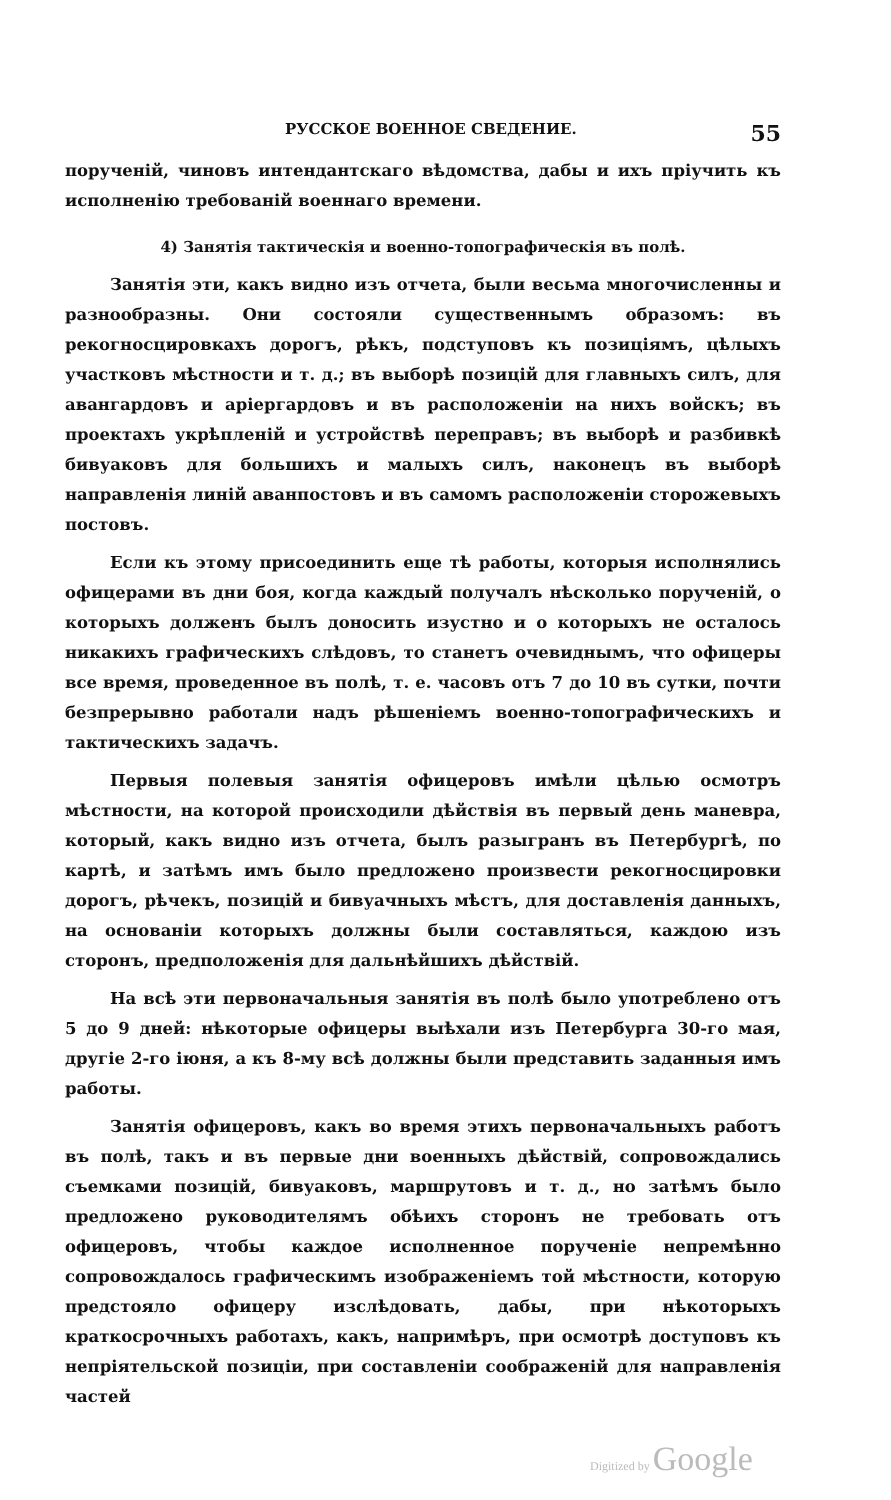РУССКОЕ ВОЕННОЕ СВЕДЕНИЕ. 55
порученій, чиновъ интендантскаго вѣдомства, дабы и ихъ пріучить къ исполненію требованій военнаго времени.
4) Занятія тактическія и военно-топографическія въ полѣ.
Занятія эти, какъ видно изъ отчета, были весьма многочисленны и разнообразны. Они состояли существеннымъ образомъ: въ рекогносцировкахъ дорогъ, рѣкъ, подступовъ къ позиціямъ, цѣлыхъ участковъ мѣстности и т. д.; въ выборѣ позицій для главныхъ силъ, для авангардовъ и аріергардовъ и въ расположеніи на нихъ войскъ; въ проектахъ укрѣпленій и устройствѣ переправъ; въ выборѣ и разбивкѣ бивуаковъ для большихъ и малыхъ силъ, наконецъ въ выборѣ направленія линій аванпостовъ и въ самомъ расположеніи сторожевыхъ постовъ.
Если къ этому присоединить еще тѣ работы, которыя исполнялись офицерами въ дни боя, когда каждый получалъ нѣсколько порученій, о которыхъ долженъ былъ доносить изустно и о которыхъ не осталось никакихъ графическихъ слѣдовъ, то станетъ очевиднымъ, что офицеры все время, проведенное въ полѣ, т. е. часовъ отъ 7 до 10 въ сутки, почти безпрерывно работали надъ рѣшеніемъ военно-топографическихъ и тактическихъ задачъ.
Первыя полевыя занятія офицеровъ имѣли цѣлью осмотръ мѣстности, на которой происходили дѣйствія въ первый день маневра, который, какъ видно изъ отчета, былъ разыгранъ въ Петербургѣ, по картѣ, и затѣмъ имъ было предложено произвести рекогносцировки дорогъ, рѣчекъ, позицій и бивуачныхъ мѣстъ, для доставленія данныхъ, на основаніи которыхъ должны были составляться, каждою изъ сторонъ, предположенія для дальнѣйшихъ дѣйствій.
На всѣ эти первоначальныя занятія въ полѣ было употреблено отъ 5 до 9 дней: нѣкоторые офицеры выѣхали изъ Петербурга 30-го мая, другіе 2-го іюня, а къ 8-му всѣ должны были представить заданныя имъ работы.
Занятія офицеровъ, какъ во время этихъ первоначальныхъ работъ въ полѣ, такъ и въ первые дни военныхъ дѣйствій, сопровождались съемками позицій, бивуаковъ, маршрутовъ и т. д., но затѣмъ было предложено руководителямъ обѣихъ сторонъ не требовать отъ офицеровъ, чтобы каждое исполненное порученіе непремѣнно сопровождалось графическимъ изображеніемъ той мѣстности, которую предстояло офицеру изслѣдовать, дабы, при нѣкоторыхъ краткосрочныхъ работахъ, какъ, напримѣръ, при осмотрѣ доступовъ къ непріятельской позиціи, при составленіи соображеній для направленія частей
Digitized by Google